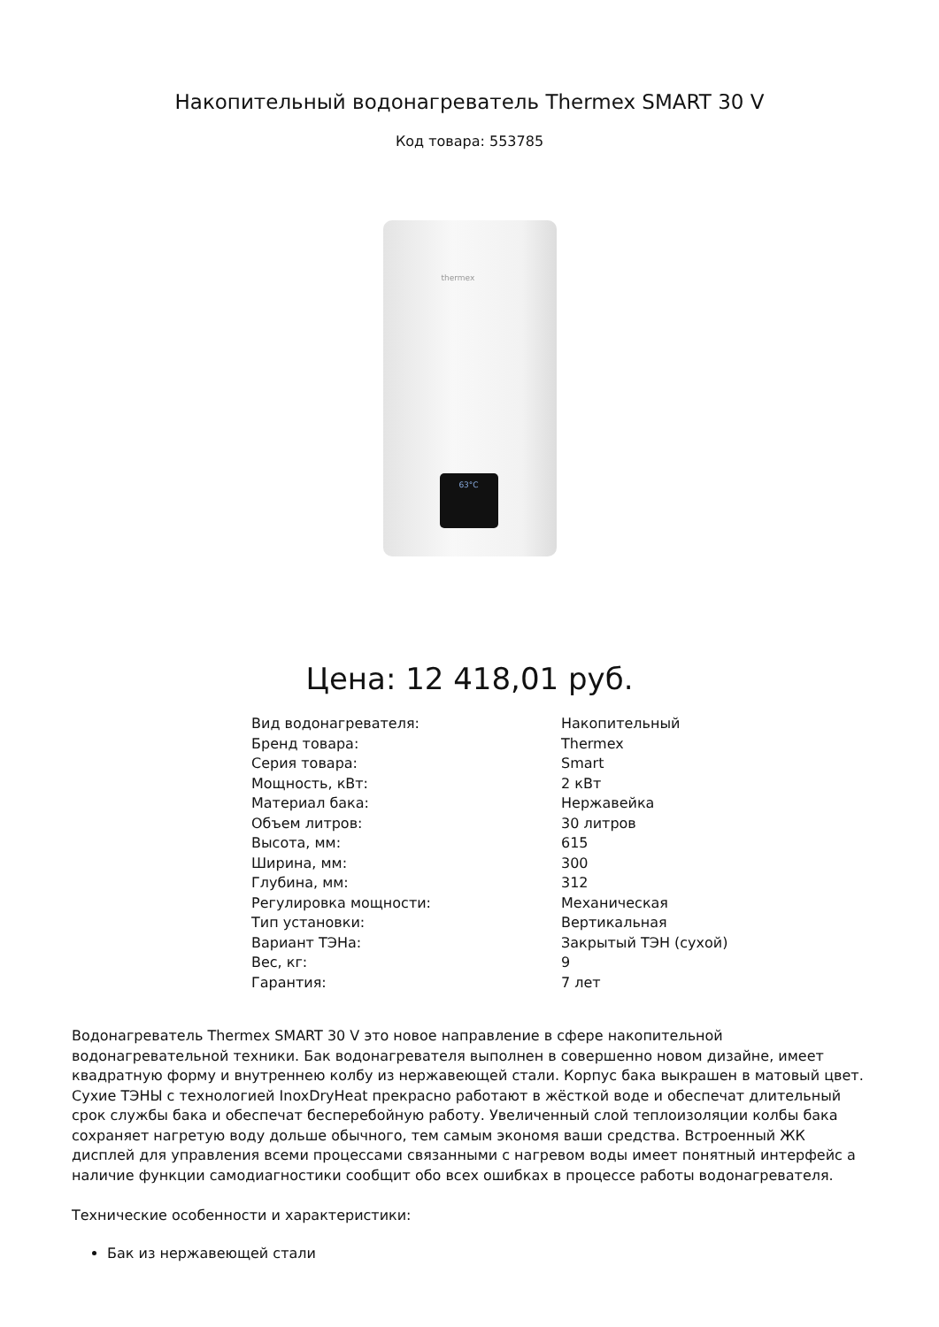Накопительный водонагреватель Thermex SMART 30 V
Код товара: 553785
thermex
63°C
Цена: 12 418,01 руб.
| Вид водонагревателя: | Накопительный |
| Бренд товара: | Thermex |
| Серия товара: | Smart |
| Мощность, кВт: | 2 кВт |
| Материал бака: | Нержавейка |
| Объем литров: | 30 литров |
| Высота, мм: | 615 |
| Ширина, мм: | 300 |
| Глубина, мм: | 312 |
| Регулировка мощности: | Механическая |
| Тип установки: | Вертикальная |
| Вариант ТЭНа: | Закрытый ТЭН (сухой) |
| Вес, кг: | 9 |
| Гарантия: | 7 лет |
Водонагреватель Thermex SMART 30 V это новое направление в сфере накопительной водонагревательной техники. Бак водонагревателя выполнен в совершенно новом дизайне, имеет квадратную форму и внутреннею колбу из нержавеющей стали. Корпус бака выкрашен в матовый цвет. Сухие ТЭНЫ с технологией InoxDryHeat прекрасно работают в жёсткой воде и обеспечат длительный срок службы бака и обеспечат бесперебойную работу. Увеличенный слой теплоизоляции колбы бака сохраняет нагретую воду дольше обычного, тем самым экономя ваши средства. Встроенный ЖК дисплей для управления всеми процессами связанными с нагревом воды имеет понятный интерфейс а наличие функции самодиагностики сообщит обо всех ошибках в процессе работы водонагревателя.
Технические особенности и характеристики:
Бак из нержавеющей стали